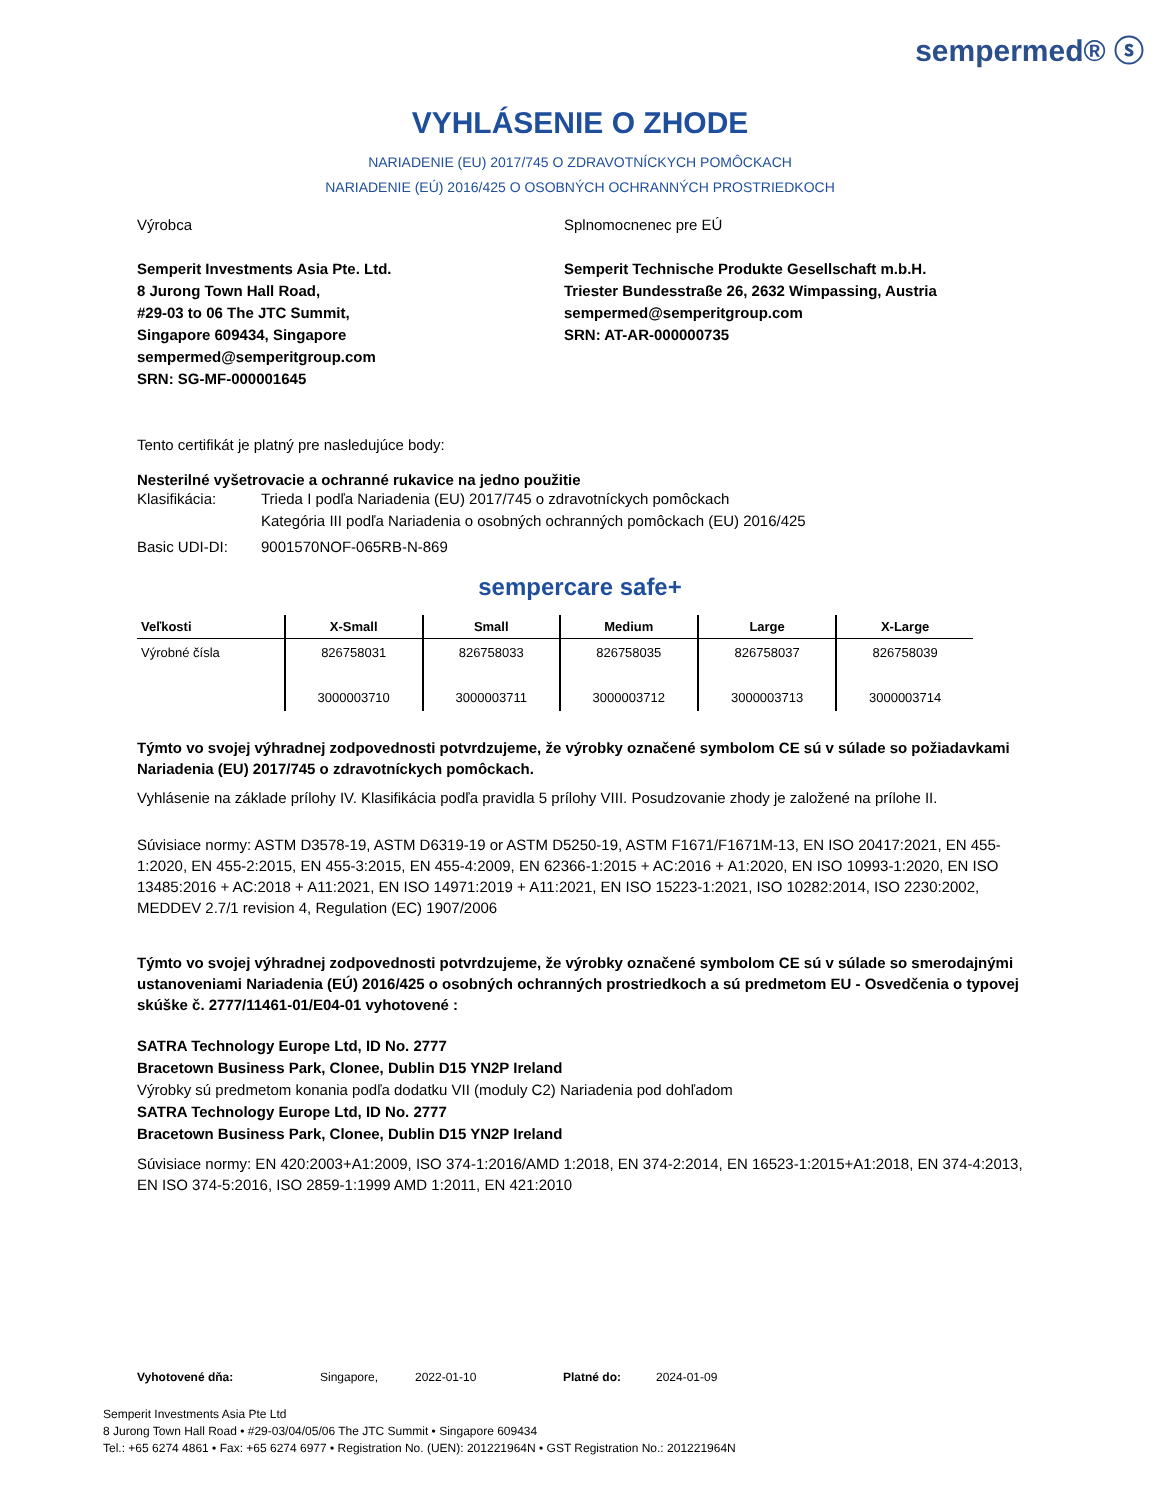sempermed® ⓢ
VYHLÁSENIE O ZHODE
NARIADENIE (EU) 2017/745 O ZDRAVOTNÍCKYCH POMÔCKACH
NARIADENIE (EÚ) 2016/425 O OSOBNÝCH OCHRANNÝCH PROSTRIEDKOCH
Výrobca
Semperit Investments Asia Pte. Ltd.
8 Jurong Town Hall Road,
#29-03 to 06 The JTC Summit,
Singapore 609434, Singapore
sempermed@semperitgroup.com
SRN: SG-MF-000001645
Splnomocnenec pre EÚ
Semperit Technische Produkte Gesellschaft m.b.H.
Triester Bundesstraße 26, 2632 Wimpassing, Austria
sempermed@semperitgroup.com
SRN: AT-AR-000000735
Tento certifikát je platný pre nasledujúce body:
Nesterilné vyšetrovacie a ochranné rukavice na jedno použitie
Klasifikácia: Trieda I podľa Nariadenia (EU) 2017/745 o zdravotníckych pomôckach
Kategória III podľa Nariadenia o osobných ochranných pomôckach (EU) 2016/425
Basic UDI-DI: 9001570NOF-065RB-N-869
sempercare safe+
| Veľkosti | X-Small | Small | Medium | Large | X-Large |
| --- | --- | --- | --- | --- | --- |
| Výrobné čísla | 826758031 3000003710 | 826758033 3000003711 | 826758035 3000003712 | 826758037 3000003713 | 826758039 3000003714 |
Týmto vo svojej výhradnej zodpovednosti potvrdzujeme, že výrobky označené symbolom CE sú v súlade so požiadavkami Nariadenia (EU) 2017/745 o zdravotníckych pomôckach.
Vyhlásenie na základe prílohy IV. Klasifikácia podľa pravidla 5 prílohy VIII. Posudzovanie zhody je založené na prílohe II.
Súvisiace normy: ASTM D3578-19, ASTM D6319-19 or ASTM D5250-19, ASTM F1671/F1671M-13, EN ISO 20417:2021, EN 455-1:2020, EN 455-2:2015, EN 455-3:2015, EN 455-4:2009, EN 62366-1:2015 + AC:2016 + A1:2020, EN ISO 10993-1:2020, EN ISO 13485:2016 + AC:2018 + A11:2021, EN ISO 14971:2019 + A11:2021, EN ISO 15223-1:2021, ISO 10282:2014, ISO 2230:2002, MEDDEV 2.7/1 revision 4, Regulation (EC) 1907/2006
Týmto vo svojej výhradnej zodpovednosti potvrdzujeme, že výrobky označené symbolom CE sú v súlade so smerodajnými ustanoveniami Nariadenia (EÚ) 2016/425 o osobných ochranných prostriedkoch a sú predmetom EU - Osvedčenia o typovej skúške č. 2777/11461-01/E04-01 vyhotovené :
SATRA Technology Europe Ltd, ID No. 2777
Bracetown Business Park, Clonee, Dublin D15 YN2P Ireland
Výrobky sú predmetom konania podľa dodatku VII (moduly C2) Nariadenia pod dohľadom
SATRA Technology Europe Ltd, ID No. 2777
Bracetown Business Park, Clonee, Dublin D15 YN2P Ireland
Súvisiace normy: EN 420:2003+A1:2009, ISO 374-1:2016/AMD 1:2018, EN 374-2:2014, EN 16523-1:2015+A1:2018, EN 374-4:2013, EN ISO 374-5:2016, ISO 2859-1:1999 AMD 1:2011, EN 421:2010
Vyhotovené dňa: Singapore, 2022-01-10 Platné do: 2024-01-09
Semperit Investments Asia Pte Ltd
8 Jurong Town Hall Road • #29-03/04/05/06 The JTC Summit • Singapore 609434
Tel.: +65 6274 4861 • Fax: +65 6274 6977 • Registration No. (UEN): 201221964N • GST Registration No.: 201221964N